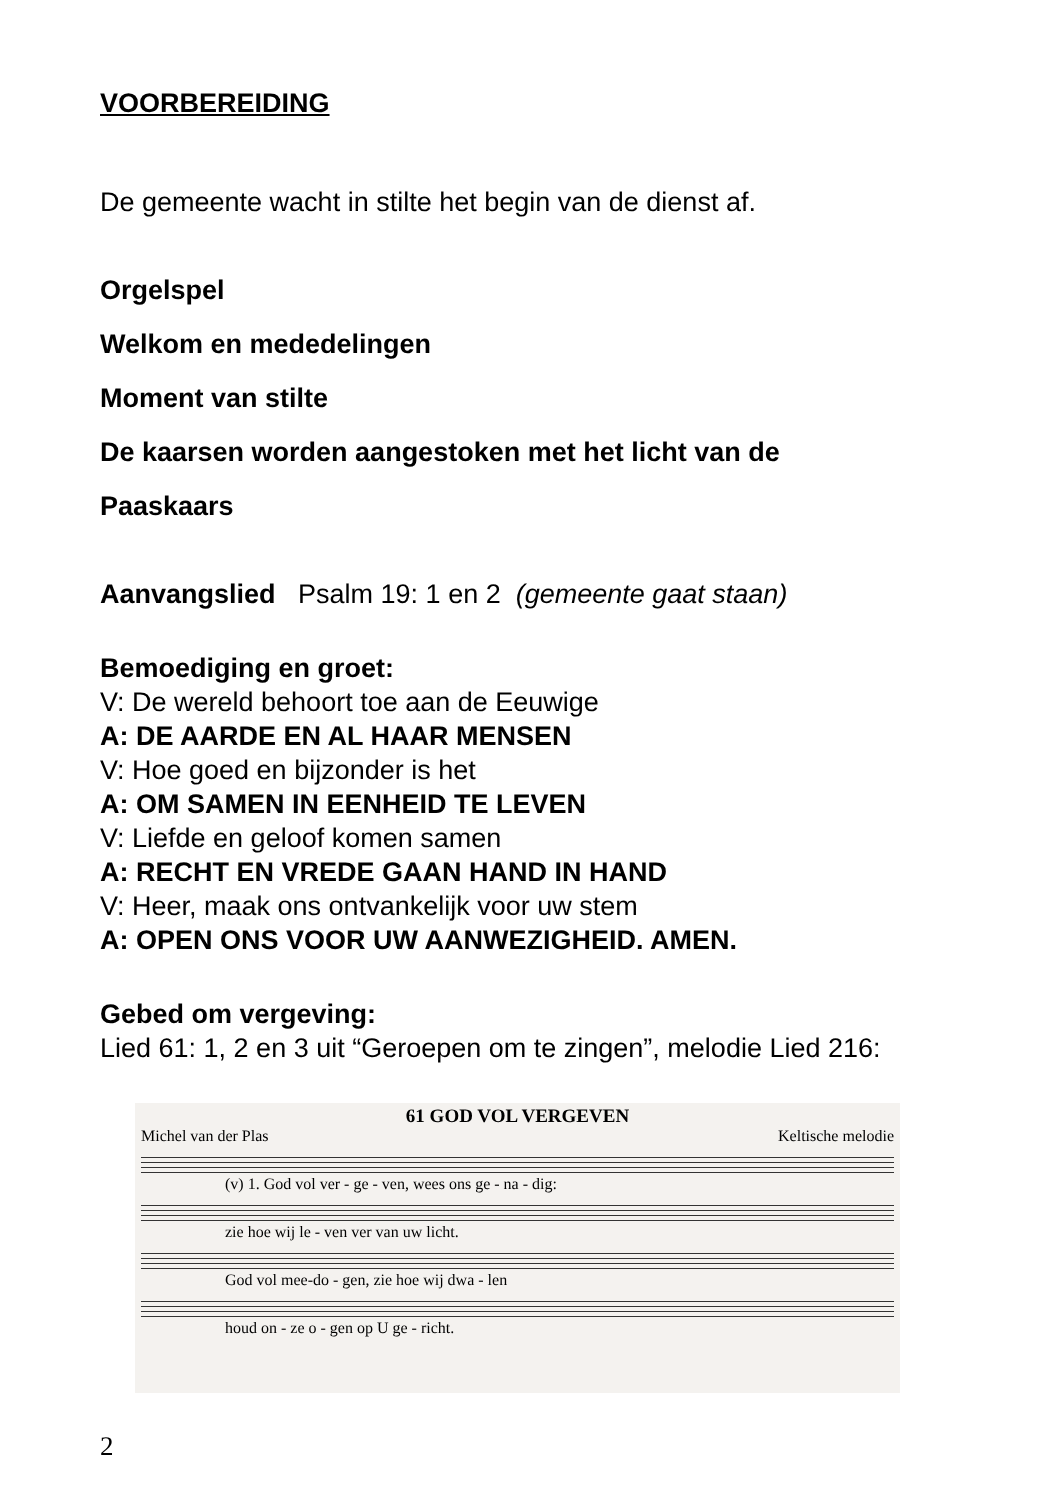VOORBEREIDING
De gemeente wacht in stilte het begin van de dienst af.
Orgelspel
Welkom en mededelingen
Moment van stilte
De kaarsen worden aangestoken met het licht van de
Paaskaars
Aanvangslied Psalm 19: 1 en 2 (gemeente gaat staan)
Bemoediging en groet:
V: De wereld behoort toe aan de Eeuwige
A: DE AARDE EN AL HAAR MENSEN
V: Hoe goed en bijzonder is het
A: OM SAMEN IN EENHEID TE LEVEN
V: Liefde en geloof komen samen
A: RECHT EN VREDE GAAN HAND IN HAND
V: Heer, maak ons ontvankelijk voor uw stem
A: OPEN ONS VOOR UW AANWEZIGHEID. AMEN.
Gebed om vergeving:
Lied 61: 1, 2 en 3 uit “Geroepen om te zingen”, melodie Lied 216:
61 GOD VOL VERGEVEN
Michel van der Plas Keltische melodie
(v) 1. God vol ver - ge - ven, wees ons ge - na - dig:
zie hoe wij le - ven ver van uw licht.
God vol mee-do - gen, zie hoe wij dwa - len
houd on - ze o - gen op U ge - richt.
2